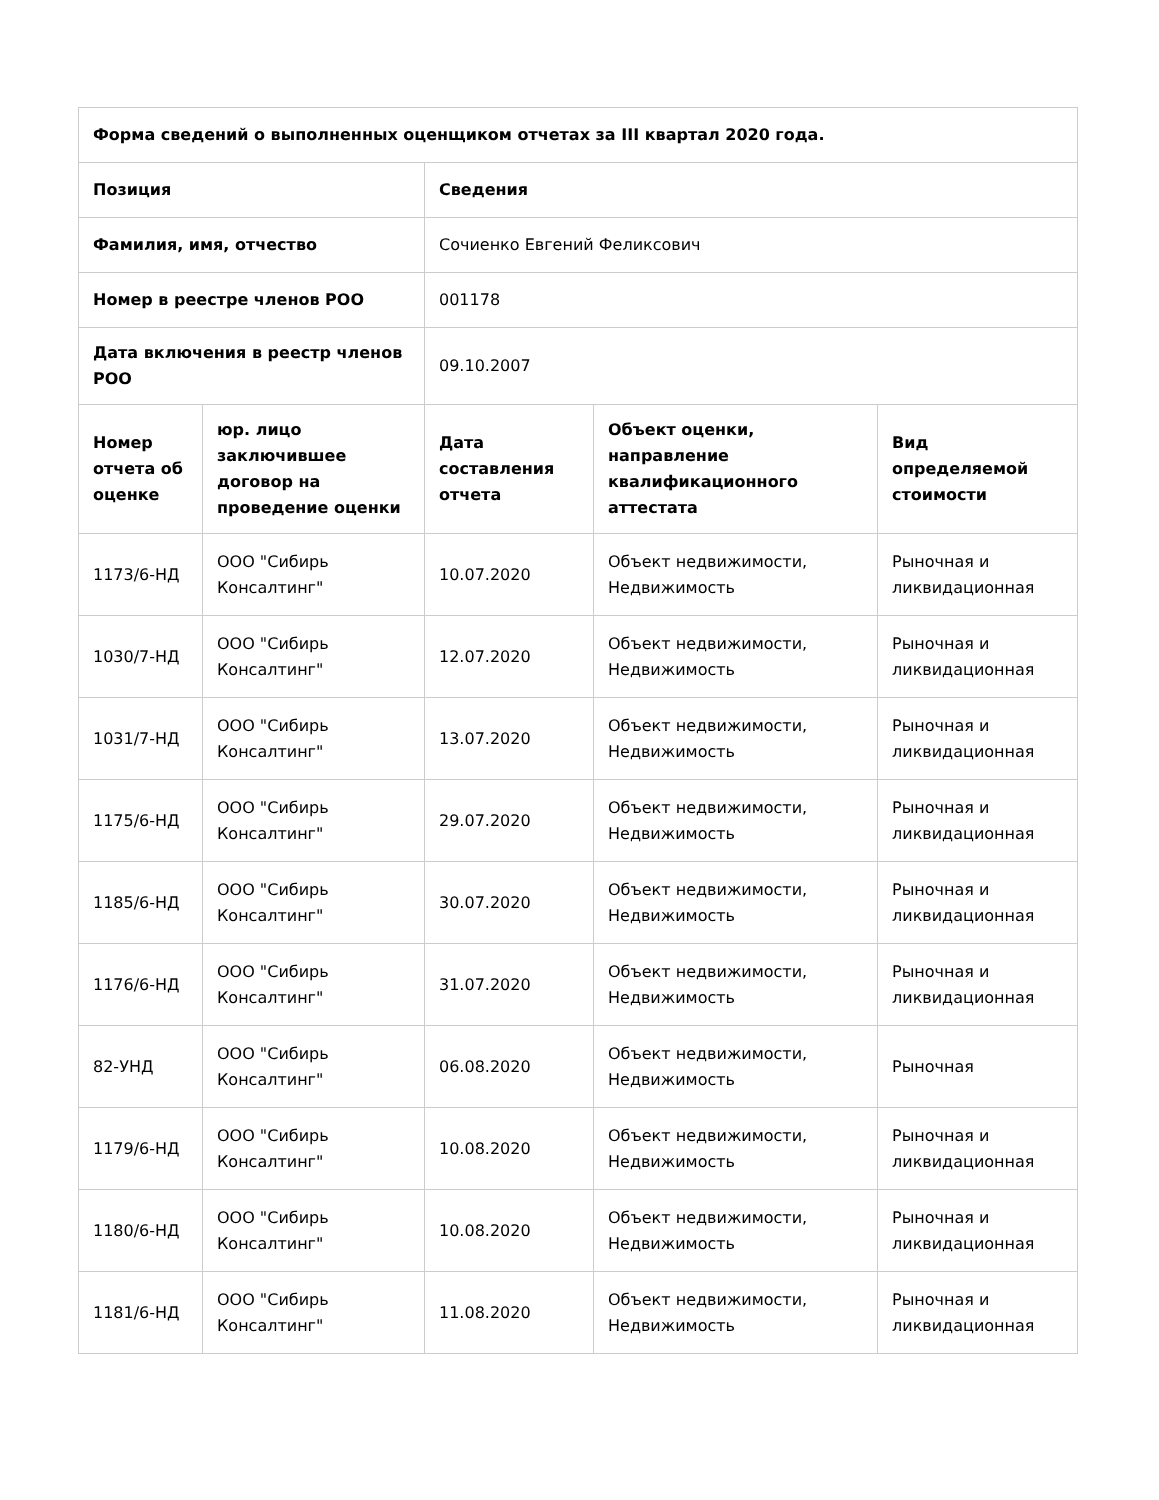| Форма сведений о выполненных оценщиком отчетах за III квартал 2020 года. | | | | |
| --- | --- | --- | --- | --- |
| Позиция | | Сведения | | |
| Фамилия, имя, отчество | | Сочиенко Евгений Феликсович | | |
| Номер в реестре членов РОО | | 001178 | | |
| Дата включения в реестр членов РОО | | 09.10.2007 | | |
| Номер отчета об оценке | юр. лицо заключившее договор на проведение оценки | Дата составления отчета | Объект оценки, направление квалификационного аттестата | Вид определяемой стоимости |
| 1173/6-НД | ООО "Сибирь Консалтинг" | 10.07.2020 | Объект недвижимости, Недвижимость | Рыночная и ликвидационная |
| 1030/7-НД | ООО "Сибирь Консалтинг" | 12.07.2020 | Объект недвижимости, Недвижимость | Рыночная и ликвидационная |
| 1031/7-НД | ООО "Сибирь Консалтинг" | 13.07.2020 | Объект недвижимости, Недвижимость | Рыночная и ликвидационная |
| 1175/6-НД | ООО "Сибирь Консалтинг" | 29.07.2020 | Объект недвижимости, Недвижимость | Рыночная и ликвидационная |
| 1185/6-НД | ООО "Сибирь Консалтинг" | 30.07.2020 | Объект недвижимости, Недвижимость | Рыночная и ликвидационная |
| 1176/6-НД | ООО "Сибирь Консалтинг" | 31.07.2020 | Объект недвижимости, Недвижимость | Рыночная и ликвидационная |
| 82-УНД | ООО "Сибирь Консалтинг" | 06.08.2020 | Объект недвижимости, Недвижимость | Рыночная |
| 1179/6-НД | ООО "Сибирь Консалтинг" | 10.08.2020 | Объект недвижимости, Недвижимость | Рыночная и ликвидационная |
| 1180/6-НД | ООО "Сибирь Консалтинг" | 10.08.2020 | Объект недвижимости, Недвижимость | Рыночная и ликвидационная |
| 1181/6-НД | ООО "Сибирь Консалтинг" | 11.08.2020 | Объект недвижимости, Недвижимость | Рыночная и ликвидационная |